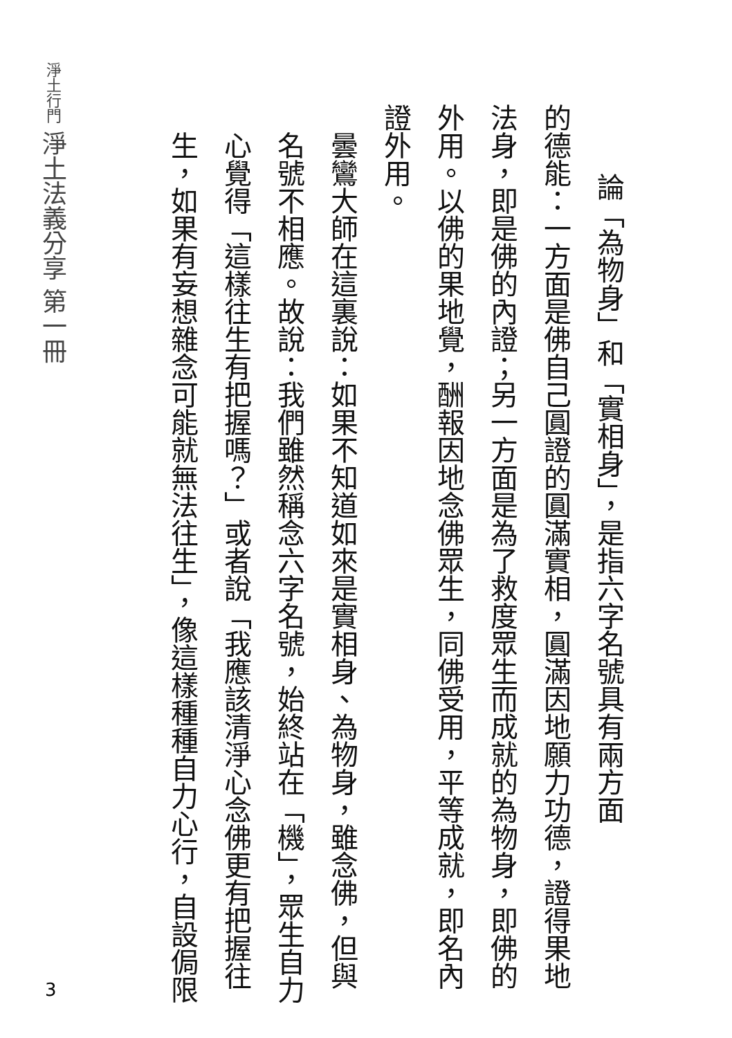淨土行門 淨土法義分享 第一冊
論「為物身」和「實相身」，是指六字名號具有兩方面
的德能：一方面是佛自己圓證的圓滿實相，圓滿因地願力功德，證得果地法身，即是佛的內證；另一方面是為了救度眾生而成就的為物身，即佛的外用。以佛的果地覺，酬報因地念佛眾生，同佛受用，平等成就，即名內證外用。
曇鸞大師在這裏說：如果不知道如來是實相身、為物身，雖念佛，但與名號不相應。故說：我們雖然稱念六字名號，始終站在「機」，眾生自力心覺得「這樣往生有把握嗎？」或者說「我應該清淨心念佛更有把握往生，如果有妄想雜念可能就無法往生」，像這樣種種自力心行，自設侷限
3